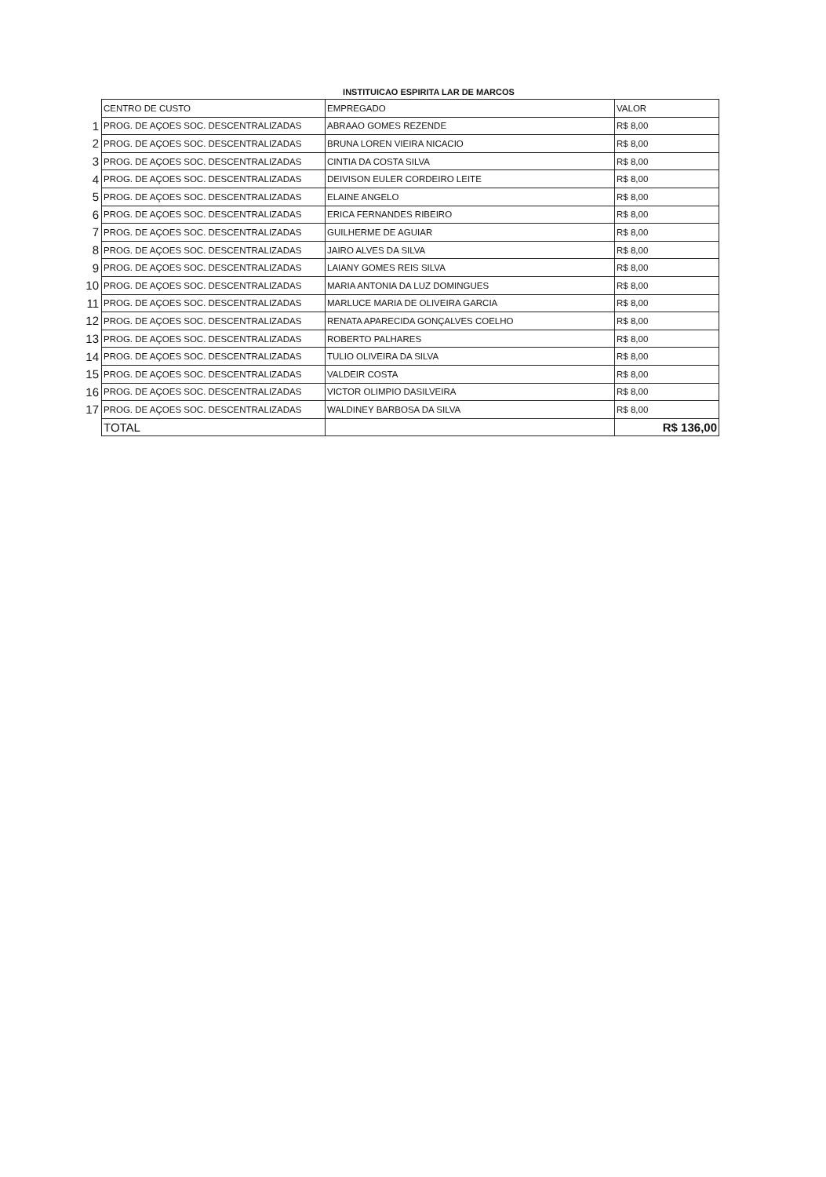INSTITUICAO ESPIRITA LAR DE MARCOS
| | CENTRO DE CUSTO | EMPREGADO | VALOR |
| 1 | PROG. DE AÇOES SOC. DESCENTRALIZADAS | ABRAAO GOMES REZENDE | R$ 8,00 |
| 2 | PROG. DE AÇOES SOC. DESCENTRALIZADAS | BRUNA LOREN VIEIRA NICACIO | R$ 8,00 |
| 3 | PROG. DE AÇOES SOC. DESCENTRALIZADAS | CINTIA DA COSTA SILVA | R$ 8,00 |
| 4 | PROG. DE AÇOES SOC. DESCENTRALIZADAS | DEIVISON EULER CORDEIRO LEITE | R$ 8,00 |
| 5 | PROG. DE AÇOES SOC. DESCENTRALIZADAS | ELAINE ANGELO | R$ 8,00 |
| 6 | PROG. DE AÇOES SOC. DESCENTRALIZADAS | ERICA FERNANDES RIBEIRO | R$ 8,00 |
| 7 | PROG. DE AÇOES SOC. DESCENTRALIZADAS | GUILHERME DE AGUIAR | R$ 8,00 |
| 8 | PROG. DE AÇOES SOC. DESCENTRALIZADAS | JAIRO ALVES DA SILVA | R$ 8,00 |
| 9 | PROG. DE AÇOES SOC. DESCENTRALIZADAS | LAIANY GOMES REIS SILVA | R$ 8,00 |
| 10 | PROG. DE AÇOES SOC. DESCENTRALIZADAS | MARIA ANTONIA DA LUZ DOMINGUES | R$ 8,00 |
| 11 | PROG. DE AÇOES SOC. DESCENTRALIZADAS | MARLUCE MARIA DE OLIVEIRA GARCIA | R$ 8,00 |
| 12 | PROG. DE AÇOES SOC. DESCENTRALIZADAS | RENATA APARECIDA GONÇALVES COELHO | R$ 8,00 |
| 13 | PROG. DE AÇOES SOC. DESCENTRALIZADAS | ROBERTO PALHARES | R$ 8,00 |
| 14 | PROG. DE AÇOES SOC. DESCENTRALIZADAS | TULIO OLIVEIRA DA SILVA | R$ 8,00 |
| 15 | PROG. DE AÇOES SOC. DESCENTRALIZADAS | VALDEIR COSTA | R$ 8,00 |
| 16 | PROG. DE AÇOES SOC. DESCENTRALIZADAS | VICTOR OLIMPIO DASILVEIRA | R$ 8,00 |
| 17 | PROG. DE AÇOES SOC. DESCENTRALIZADAS | WALDINEY BARBOSA DA SILVA | R$ 8,00 |
| | TOTAL | | R$ 136,00 |